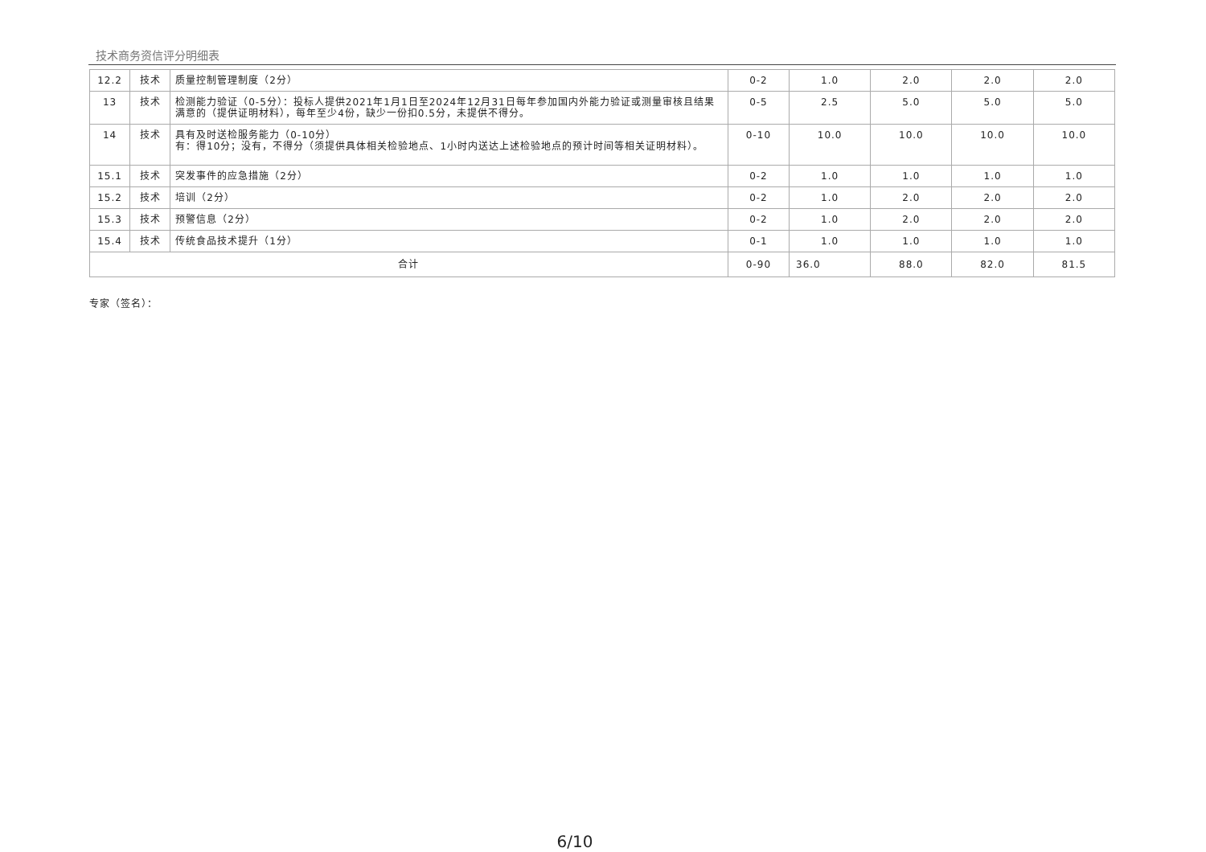技术商务资信评分明细表
| 12.2 | 技术 | 质量控制管理制度（2分） | 0-2 | 1.0 | 2.0 | 2.0 | 2.0 |
| 13 | 技术 | 检测能力验证（0-5分）：投标人提供2021年1月1日至2024年12月31日每年参加国内外能力验证或测量审核且结果满意的（提供证明材料），每年至少4份，缺少一份扣0.5分，未提供不得分。 | 0-5 | 2.5 | 5.0 | 5.0 | 5.0 |
| 14 | 技术 | 具有及时送检服务能力（0-10分） 有：得10分；没有，不得分（须提供具体相关检验地点、1小时内送达上述检验地点的预计时间等相关证明材料）。 | 0-10 | 10.0 | 10.0 | 10.0 | 10.0 |
| 15.1 | 技术 | 突发事件的应急措施（2分） | 0-2 | 1.0 | 1.0 | 1.0 | 1.0 |
| 15.2 | 技术 | 培训（2分） | 0-2 | 1.0 | 2.0 | 2.0 | 2.0 |
| 15.3 | 技术 | 预警信息（2分） | 0-2 | 1.0 | 2.0 | 2.0 | 2.0 |
| 15.4 | 技术 | 传统食品技术提升（1分） | 0-1 | 1.0 | 1.0 | 1.0 | 1.0 |
| 合计 | | | 0-90 | 36.0 | 88.0 | 82.0 | 81.5 |
专家（签名）：
6/10